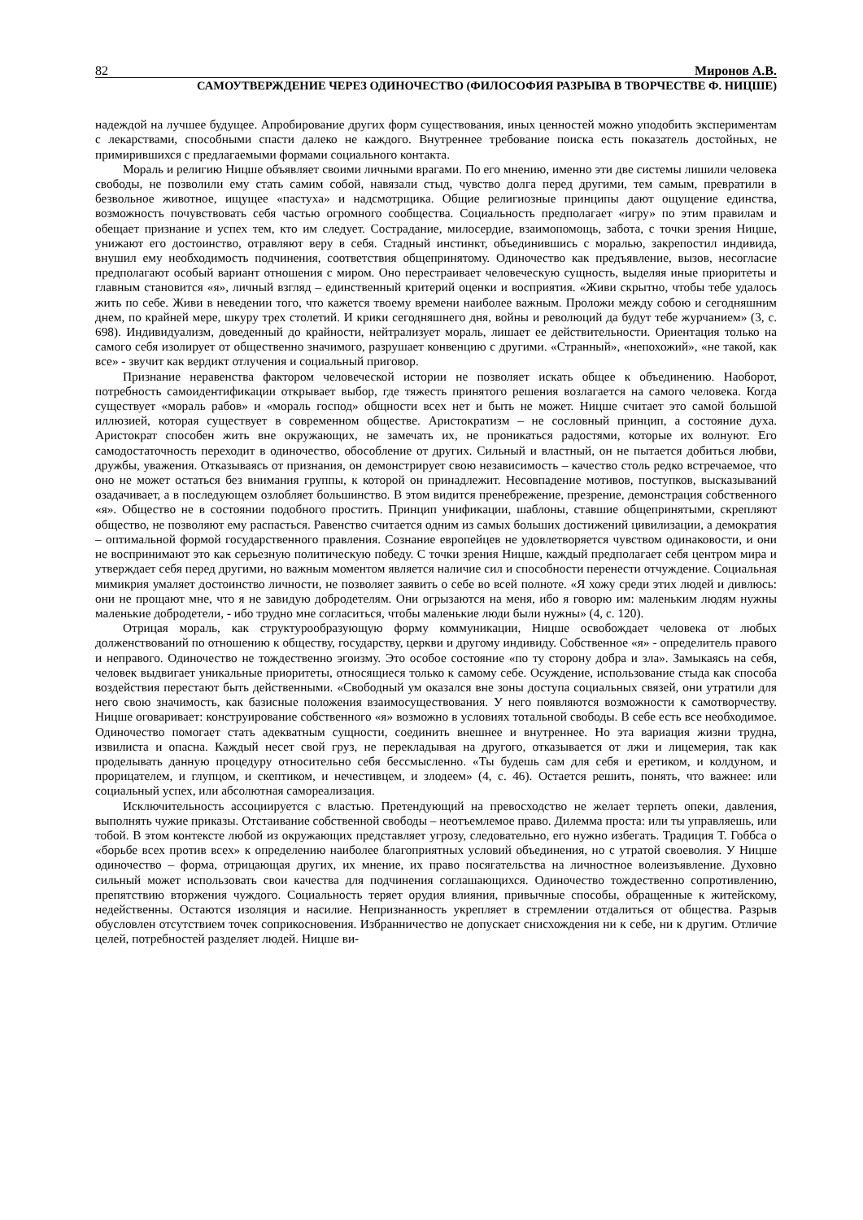82 Миронов А.В.
САМОУТВЕРЖДЕНИЕ ЧЕРЕЗ ОДИНОЧЕСТВО (ФИЛОСОФИЯ РАЗРЫВА В ТВОРЧЕСТВЕ Ф. НИЦШЕ)
надеждой на лучшее будущее. Апробирование других форм существования, иных ценностей можно уподобить экспериментам с лекарствами, способными спасти далеко не каждого. Внутреннее требование поиска есть показатель достойных, не примирившихся с предлагаемыми формами социального контакта.
Мораль и религию Ницше объявляет своими личными врагами. По его мнению, именно эти две системы лишили человека свободы, не позволили ему стать самим собой, навязали стыд, чувство долга перед другими, тем самым, превратили в безвольное животное, ищущее «пастуха» и надсмотрщика. Общие религиозные принципы дают ощущение единства, возможность почувствовать себя частью огромного сообщества. Социальность предполагает «игру» по этим правилам и обещает признание и успех тем, кто им следует. Сострадание, милосердие, взаимопомощь, забота, с точки зрения Ницше, унижают его достоинство, отравляют веру в себя. Стадный инстинкт, объединившись с моралью, закрепостил индивида, внушил ему необходимость подчинения, соответствия общепринятому. Одиночество как предъявление, вызов, несогласие предполагают особый вариант отношения с миром. Оно перестраивает человеческую сущность, выделяя иные приоритеты и главным становится «я», личный взгляд – единственный критерий оценки и восприятия. «Живи скрытно, чтобы тебе удалось жить по себе. Живи в неведении того, что кажется твоему времени наиболее важным. Проложи между собою и сегодняшним днем, по крайней мере, шкуру трех столетий. И крики сегодняшнего дня, войны и революций да будут тебе журчанием» (3, с. 698). Индивидуализм, доведенный до крайности, нейтрализует мораль, лишает ее действительности. Ориентация только на самого себя изолирует от общественно значимого, разрушает конвенцию с другими. «Странный», «непохожий», «не такой, как все» - звучит как вердикт отлучения и социальный приговор.
Признание неравенства фактором человеческой истории не позволяет искать общее к объединению. Наоборот, потребность самоидентификации открывает выбор, где тяжесть принятого решения возлагается на самого человека. Когда существует «мораль рабов» и «мораль господ» общности всех нет и быть не может. Ницше считает это самой большой иллюзией, которая существует в современном обществе. Аристократизм – не сословный принцип, а состояние духа. Аристократ способен жить вне окружающих, не замечать их, не проникаться радостями, которые их волнуют. Его самодостаточность переходит в одиночество, обособление от других. Сильный и властный, он не пытается добиться любви, дружбы, уважения. Отказываясь от признания, он демонстрирует свою независимость – качество столь редко встречаемое, что оно не может остаться без внимания группы, к которой он принадлежит. Несовпадение мотивов, поступков, высказываний озадачивает, а в последующем озлобляет большинство. В этом видится пренебрежение, презрение, демонстрация собственного «я». Общество не в состоянии подобного простить. Принцип унификации, шаблоны, ставшие общепринятыми, скрепляют общество, не позволяют ему распасться. Равенство считается одним из самых больших достижений цивилизации, а демократия – оптимальной формой государственного правления. Сознание европейцев не удовлетворяется чувством одинаковости, и они не воспринимают это как серьезную политическую победу. С точки зрения Ницше, каждый предполагает себя центром мира и утверждает себя перед другими, но важным моментом является наличие сил и способности перенести отчуждение. Социальная мимикрия умаляет достоинство личности, не позволяет заявить о себе во всей полноте. «Я хожу среди этих людей и дивлюсь: они не прощают мне, что я не завидую добродетелям. Они огрызаются на меня, ибо я говорю им: маленьким людям нужны маленькие добродетели, - ибо трудно мне согласиться, чтобы маленькие люди были нужны» (4, с. 120).
Отрицая мораль, как структурообразующую форму коммуникации, Ницше освобождает человека от любых долженствований по отношению к обществу, государству, церкви и другому индивиду. Собственное «я» - определитель правого и неправого. Одиночество не тождественно эгоизму. Это особое состояние «по ту сторону добра и зла». Замыкаясь на себя, человек выдвигает уникальные приоритеты, относящиеся только к самому себе. Осуждение, использование стыда как способа воздействия перестают быть действенными. «Свободный ум оказался вне зоны доступа социальных связей, они утратили для него свою значимость, как базисные положения взаимосуществования. У него появляются возможности к самотворчеству. Ницше оговаривает: конструирование собственного «я» возможно в условиях тотальной свободы. В себе есть все необходимое. Одиночество помогает стать адекватным сущности, соединить внешнее и внутреннее. Но эта вариация жизни трудна, извилиста и опасна. Каждый несет свой груз, не перекладывая на другого, отказывается от лжи и лицемерия, так как проделывать данную процедуру относительно себя бессмысленно. «Ты будешь сам для себя и еретиком, и колдуном, и прорицателем, и глупцом, и скептиком, и нечестивцем, и злодеем» (4, с. 46). Остается решить, понять, что важнее: или социальный успех, или абсолютная самореализация.
Исключительность ассоциируется с властью. Претендующий на превосходство не желает терпеть опеки, давления, выполнять чужие приказы. Отстаивание собственной свободы – неотъемлемое право. Дилемма проста: или ты управляешь, или тобой. В этом контексте любой из окружающих представляет угрозу, следовательно, его нужно избегать. Традиция Т. Гоббса о «борьбе всех против всех» к определению наиболее благоприятных условий объединения, но с утратой своеволия. У Ницше одиночество – форма, отрицающая других, их мнение, их право посягательства на личностное волеизъявление. Духовно сильный может использовать свои качества для подчинения соглашающихся. Одиночество тождественно сопротивлению, препятствию вторжения чуждого. Социальность теряет орудия влияния, привычные способы, обращенные к житейскому, недейственны. Остаются изоляция и насилие. Непризнанность укрепляет в стремлении отдалиться от общества. Разрыв обусловлен отсутствием точек соприкосновения. Избранничество не допускает снисхождения ни к себе, ни к другим. Отличие целей, потребностей разделяет людей. Ницше ви-